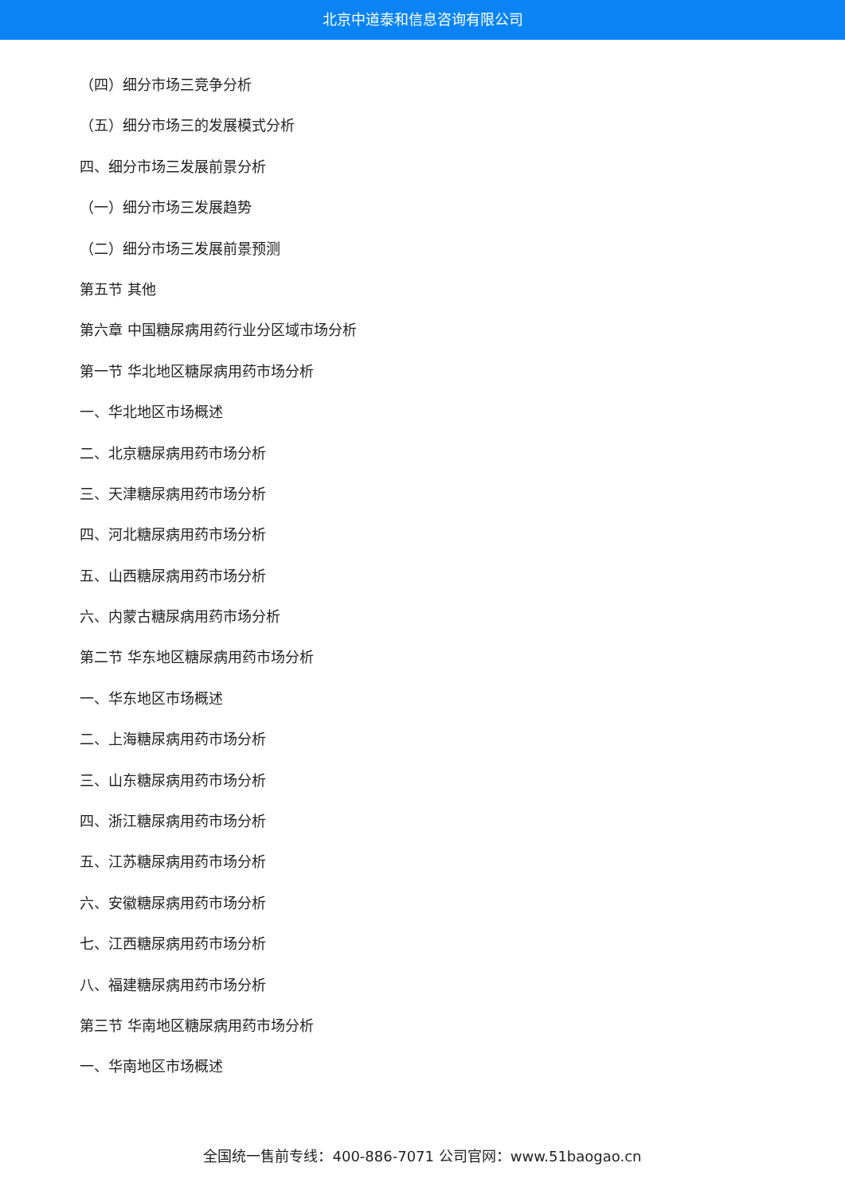北京中道泰和信息咨询有限公司
（四）细分市场三竞争分析
（五）细分市场三的发展模式分析
四、细分市场三发展前景分析
（一）细分市场三发展趋势
（二）细分市场三发展前景预测
第五节 其他
第六章 中国糖尿病用药行业分区域市场分析
第一节 华北地区糖尿病用药市场分析
一、华北地区市场概述
二、北京糖尿病用药市场分析
三、天津糖尿病用药市场分析
四、河北糖尿病用药市场分析
五、山西糖尿病用药市场分析
六、内蒙古糖尿病用药市场分析
第二节 华东地区糖尿病用药市场分析
一、华东地区市场概述
二、上海糖尿病用药市场分析
三、山东糖尿病用药市场分析
四、浙江糖尿病用药市场分析
五、江苏糖尿病用药市场分析
六、安徽糖尿病用药市场分析
七、江西糖尿病用药市场分析
八、福建糖尿病用药市场分析
第三节 华南地区糖尿病用药市场分析
一、华南地区市场概述
全国统一售前专线：400-886-7071 公司官网：www.51baogao.cn